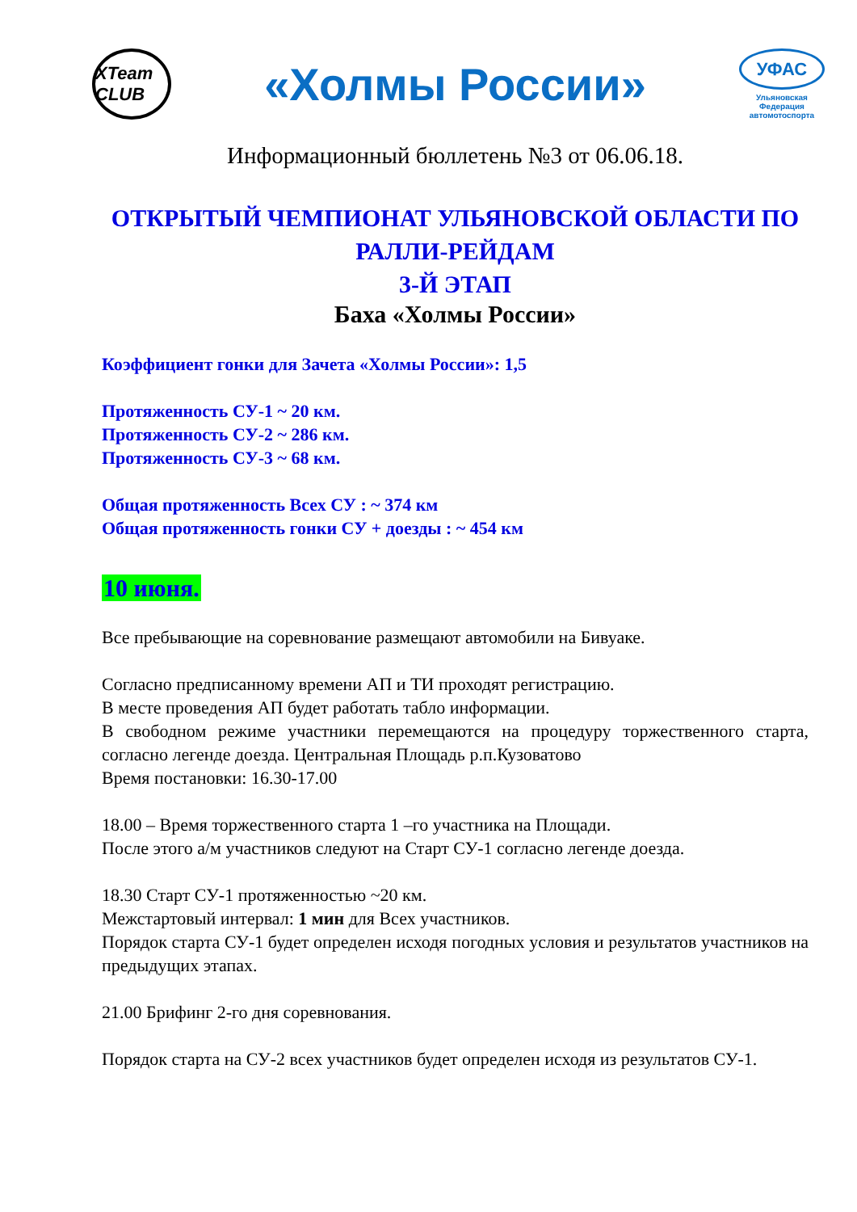XTeam CLUB
«Холмы России»
УФАС
Ульяновская
Федерация
автомотоспорта
Информационный бюллетень №3 от 06.06.18.
ОТКРЫТЫЙ ЧЕМПИОНАТ УЛЬЯНОВСКОЙ ОБЛАСТИ ПО
РАЛЛИ-РЕЙДАМ
3-Й ЭТАП
Баха «Холмы России»
Коэффициент гонки для Зачета «Холмы России»: 1,5
Протяженность СУ-1 ~ 20 км.
Протяженность СУ-2 ~ 286 км.
Протяженность СУ-3 ~ 68 км.
Общая протяженность Всех СУ : ~ 374 км
Общая протяженность гонки СУ + доезды : ~ 454 км
10 июня.
Все пребывающие на соревнование размещают автомобили на Бивуаке.
Согласно предписанному времени АП и ТИ проходят регистрацию.
В месте проведения АП будет работать табло информации.
В свободном режиме участники перемещаются на процедуру торжественного старта, согласно легенде доезда. Центральная Площадь р.п.Кузоватово
Время постановки: 16.30-17.00
18.00 – Время торжественного старта 1 –го участника на Площади.
После этого а/м участников следуют на Старт СУ-1 согласно легенде доезда.
18.30 Старт СУ-1 протяженностью ~20 км.
Межстартовый интервал: 1 мин для Всех участников.
Порядок старта СУ-1 будет определен исходя погодных условия и результатов участников на предыдущих этапах.
21.00 Брифинг 2-го дня соревнования.
Порядок старта на СУ-2 всех участников будет определен исходя из результатов СУ-1.